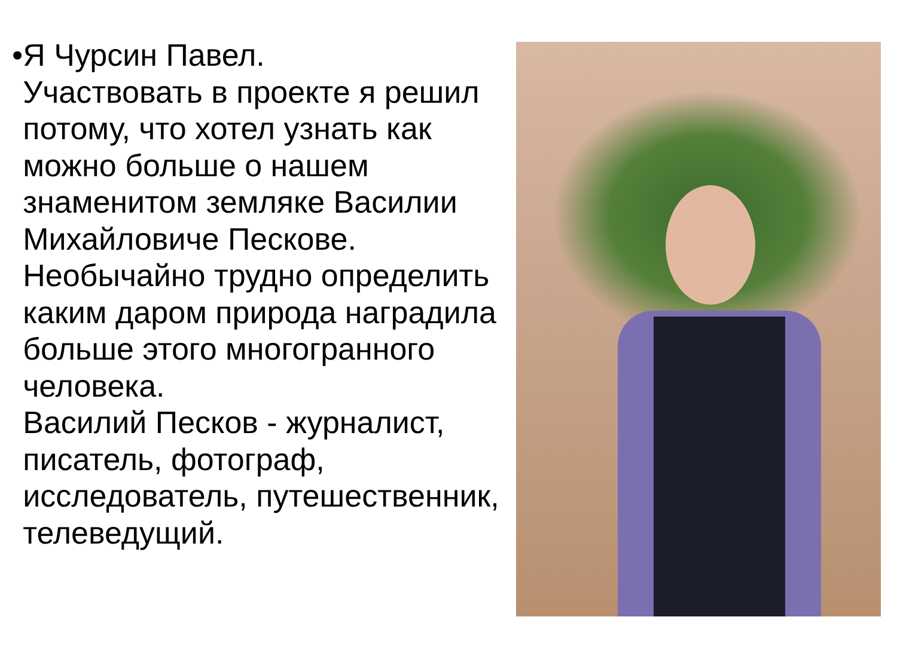• Я Чурсин Павел.
Участвовать в проекте я решил потому, что хотел узнать как можно больше о нашем знаменитом земляке Василии Михайловиче Пескове.
Необычайно трудно определить каким даром природа наградила больше этого многогранного человека.
Василий Песков - журналист, писатель, фотограф, исследователь, путешественник, телеведущий.